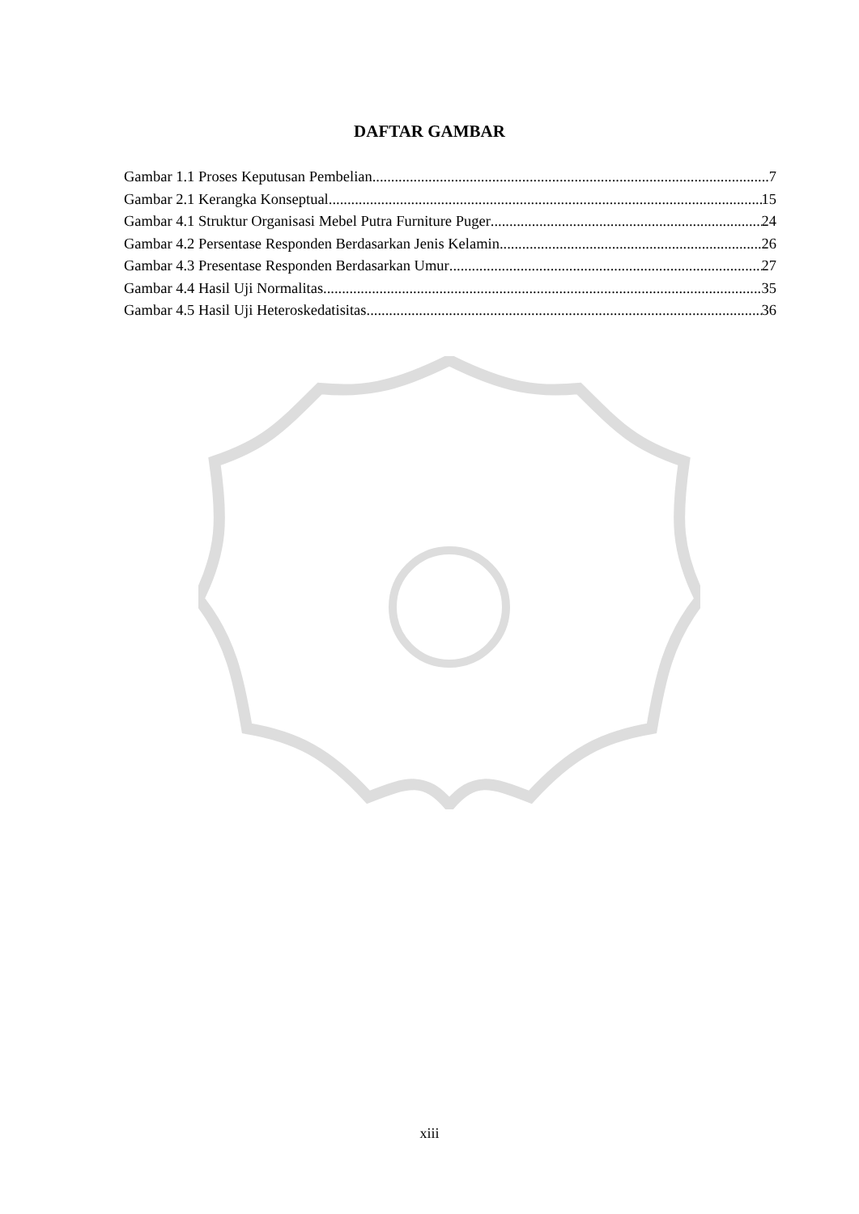DAFTAR GAMBAR
Gambar 1.1 Proses Keputusan Pembelian 7
Gambar 2.1 Kerangka Konseptual 15
Gambar 4.1 Struktur Organisasi Mebel Putra Furniture Puger 24
Gambar 4.2 Persentase Responden Berdasarkan Jenis Kelamin. 26
Gambar 4.3 Presentase Responden Berdasarkan Umur 27
Gambar 4.4 Hasil Uji Normalitas 35
Gambar 4.5 Hasil Uji Heteroskedatisitas 36
xiii